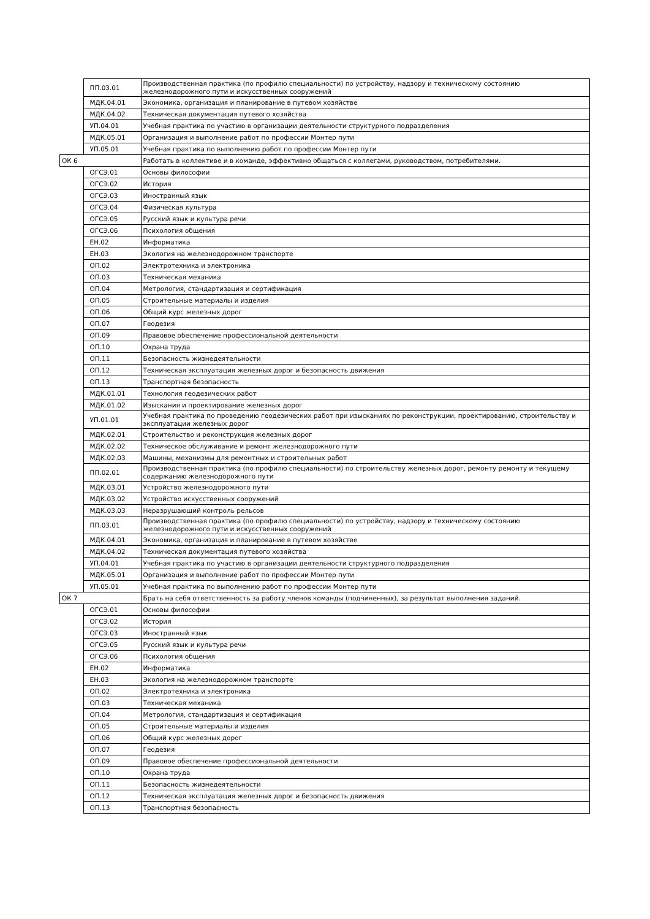| | ПП.03.01 | Производственная практика (по профилю специальности) по устройству, надзору и техническому состоянию железнодорожного пути и искусственных сооружений |
| | МДК.04.01 | Экономика, организация и планирование в путевом хозяйстве |
| | МДК.04.02 | Техническая документация путевого хозяйства |
| | УП.04.01 | Учебная практика по участию в организации деятельности структурного подразделения |
| | МДК.05.01 | Организация и выполнение работ по профессии Монтер пути |
| | УП.05.01 | Учебная практика по выполнению работ по профессии Монтер пути |
| ОК 6 | | Работать в коллективе и в команде, эффективно общаться с коллегами, руководством, потребителями. |
| | ОГСЭ.01 | Основы философии |
| | ОГСЭ.02 | История |
| | ОГСЭ.03 | Иностранный язык |
| | ОГСЭ.04 | Физическая культура |
| | ОГСЭ.05 | Русский язык и культура речи |
| | ОГСЭ.06 | Психология общения |
| | ЕН.02 | Информатика |
| | ЕН.03 | Экология на железнодорожном транспорте |
| | ОП.02 | Электротехника и электроника |
| | ОП.03 | Техническая механика |
| | ОП.04 | Метрология, стандартизация и сертификация |
| | ОП.05 | Строительные материалы и изделия |
| | ОП.06 | Общий курс железных дорог |
| | ОП.07 | Геодезия |
| | ОП.09 | Правовое обеспечение профессиональной деятельности |
| | ОП.10 | Охрана труда |
| | ОП.11 | Безопасность жизнедеятельности |
| | ОП.12 | Техническая эксплуатация железных дорог и безопасность движения |
| | ОП.13 | Транспортная безопасность |
| | МДК.01.01 | Технология геодезических работ |
| | МДК.01.02 | Изыскания и проектирование железных дорог |
| | УП.01.01 | Учебная практика по проведению геодезических работ при изысканиях по реконструкции, проектированию, строительству и эксплуатации железных дорог |
| | МДК.02.01 | Строительство и реконструкция железных дорог |
| | МДК.02.02 | Техническое обслуживание и ремонт железнодорожного пути |
| | МДК.02.03 | Машины, механизмы для ремонтных и строительных работ |
| | ПП.02.01 | Производственная практика (по профилю специальности) по строительству железных дорог, ремонту ремонту и текущему содержанию железнодорожного пути |
| | МДК.03.01 | Устройство железнодорожного пути |
| | МДК.03.02 | Устройство искусственных сооружений |
| | МДК.03.03 | Неразрушающий контроль рельсов |
| | ПП.03.01 | Производственная практика (по профилю специальности) по устройству, надзору и техническому состоянию железнодорожного пути и искусственных сооружений |
| | МДК.04.01 | Экономика, организация и планирование в путевом хозяйстве |
| | МДК.04.02 | Техническая документация путевого хозяйства |
| | УП.04.01 | Учебная практика по участию в организации деятельности структурного подразделения |
| | МДК.05.01 | Организация и выполнение работ по профессии Монтер пути |
| | УП.05.01 | Учебная практика по выполнению работ по профессии Монтер пути |
| ОК 7 | | Брать на себя ответственность за работу членов команды (подчиненных), за результат выполнения заданий. |
| | ОГСЭ.01 | Основы философии |
| | ОГСЭ.02 | История |
| | ОГСЭ.03 | Иностранный язык |
| | ОГСЭ.05 | Русский язык и культура речи |
| | ОГСЭ.06 | Психология общения |
| | ЕН.02 | Информатика |
| | ЕН.03 | Экология на железнодорожном транспорте |
| | ОП.02 | Электротехника и электроника |
| | ОП.03 | Техническая механика |
| | ОП.04 | Метрология, стандартизация и сертификация |
| | ОП.05 | Строительные материалы и изделия |
| | ОП.06 | Общий курс железных дорог |
| | ОП.07 | Геодезия |
| | ОП.09 | Правовое обеспечение профессиональной деятельности |
| | ОП.10 | Охрана труда |
| | ОП.11 | Безопасность жизнедеятельности |
| | ОП.12 | Техническая эксплуатация железных дорог и безопасность движения |
| | ОП.13 | Транспортная безопасность |